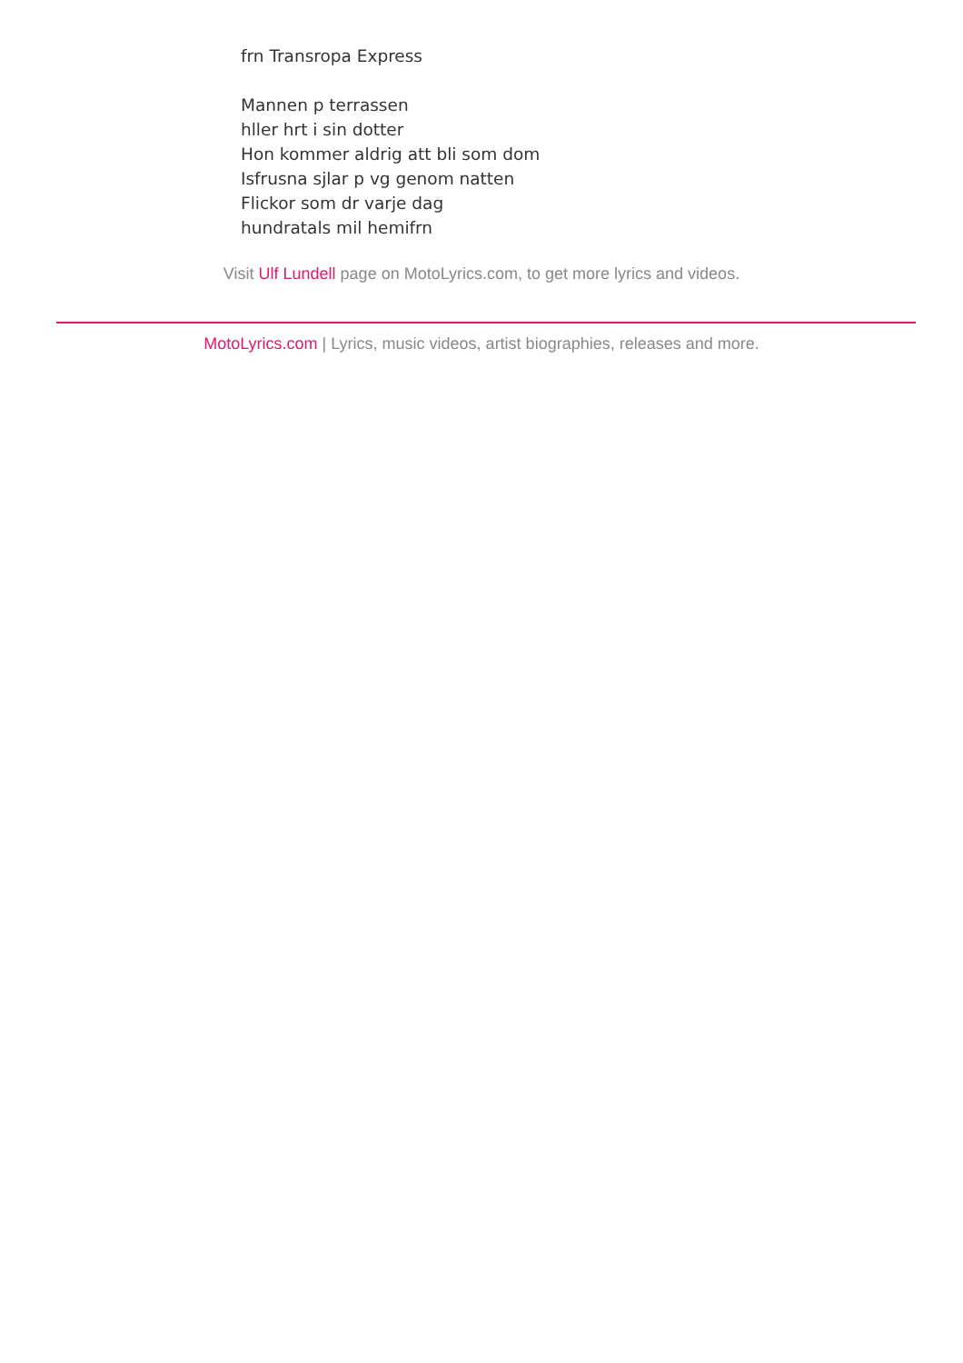frn Transropa Express
Mannen p terrassen
hller hrt i sin dotter
Hon kommer aldrig att bli som dom
Isfrusna sjlar p vg genom natten
Flickor som dr varje dag
hundratals mil hemifrn
Visit Ulf Lundell page on MotoLyrics.com, to get more lyrics and videos.
MotoLyrics.com | Lyrics, music videos, artist biographies, releases and more.